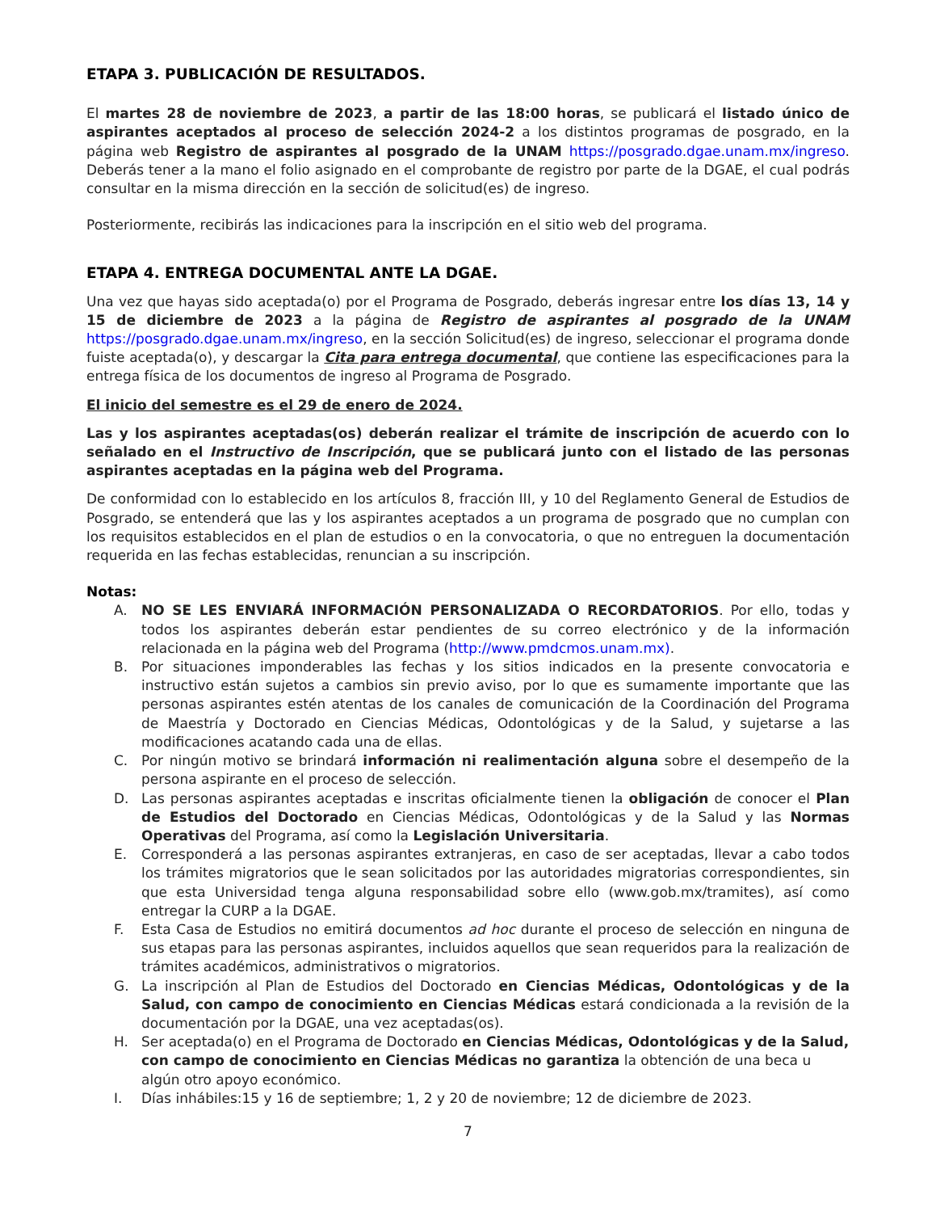ETAPA 3. PUBLICACIÓN DE RESULTADOS.
El martes 28 de noviembre de 2023, a partir de las 18:00 horas, se publicará el listado único de aspirantes aceptados al proceso de selección 2024-2 a los distintos programas de posgrado, en la página web Registro de aspirantes al posgrado de la UNAM https://posgrado.dgae.unam.mx/ingreso. Deberás tener a la mano el folio asignado en el comprobante de registro por parte de la DGAE, el cual podrás consultar en la misma dirección en la sección de solicitud(es) de ingreso.
Posteriormente, recibirás las indicaciones para la inscripción en el sitio web del programa.
ETAPA 4. ENTREGA DOCUMENTAL ANTE LA DGAE.
Una vez que hayas sido aceptada(o) por el Programa de Posgrado, deberás ingresar entre los días 13, 14 y 15 de diciembre de 2023 a la página de Registro de aspirantes al posgrado de la UNAM https://posgrado.dgae.unam.mx/ingreso, en la sección Solicitud(es) de ingreso, seleccionar el programa donde fuiste aceptada(o), y descargar la Cita para entrega documental, que contiene las especificaciones para la entrega física de los documentos de ingreso al Programa de Posgrado.
El inicio del semestre es el 29 de enero de 2024.
Las y los aspirantes aceptadas(os) deberán realizar el trámite de inscripción de acuerdo con lo señalado en el Instructivo de Inscripción, que se publicará junto con el listado de las personas aspirantes aceptadas en la página web del Programa.
De conformidad con lo establecido en los artículos 8, fracción III, y 10 del Reglamento General de Estudios de Posgrado, se entenderá que las y los aspirantes aceptados a un programa de posgrado que no cumplan con los requisitos establecidos en el plan de estudios o en la convocatoria, o que no entreguen la documentación requerida en las fechas establecidas, renuncian a su inscripción.
Notas:
A. NO SE LES ENVIARÁ INFORMACIÓN PERSONALIZADA O RECORDATORIOS. Por ello, todas y todos los aspirantes deberán estar pendientes de su correo electrónico y de la información relacionada en la página web del Programa (http://www.pmdcmos.unam.mx).
B. Por situaciones imponderables las fechas y los sitios indicados en la presente convocatoria e instructivo están sujetos a cambios sin previo aviso, por lo que es sumamente importante que las personas aspirantes estén atentas de los canales de comunicación de la Coordinación del Programa de Maestría y Doctorado en Ciencias Médicas, Odontológicas y de la Salud, y sujetarse a las modificaciones acatando cada una de ellas.
C. Por ningún motivo se brindará información ni realimentación alguna sobre el desempeño de la persona aspirante en el proceso de selección.
D. Las personas aspirantes aceptadas e inscritas oficialmente tienen la obligación de conocer el Plan de Estudios del Doctorado en Ciencias Médicas, Odontológicas y de la Salud y las Normas Operativas del Programa, así como la Legislación Universitaria.
E. Corresponderá a las personas aspirantes extranjeras, en caso de ser aceptadas, llevar a cabo todos los trámites migratorios que le sean solicitados por las autoridades migratorias correspondientes, sin que esta Universidad tenga alguna responsabilidad sobre ello (www.gob.mx/tramites), así como entregar la CURP a la DGAE.
F. Esta Casa de Estudios no emitirá documentos ad hoc durante el proceso de selección en ninguna de sus etapas para las personas aspirantes, incluidos aquellos que sean requeridos para la realización de trámites académicos, administrativos o migratorios.
G. La inscripción al Plan de Estudios del Doctorado en Ciencias Médicas, Odontológicas y de la Salud, con campo de conocimiento en Ciencias Médicas estará condicionada a la revisión de la documentación por la DGAE, una vez aceptadas(os).
H. Ser aceptada(o) en el Programa de Doctorado en Ciencias Médicas, Odontológicas y de la Salud, con campo de conocimiento en Ciencias Médicas no garantiza la obtención de una beca u algún otro apoyo económico.
I. Días inhábiles:15 y 16 de septiembre; 1, 2 y 20 de noviembre; 12 de diciembre de 2023.
7